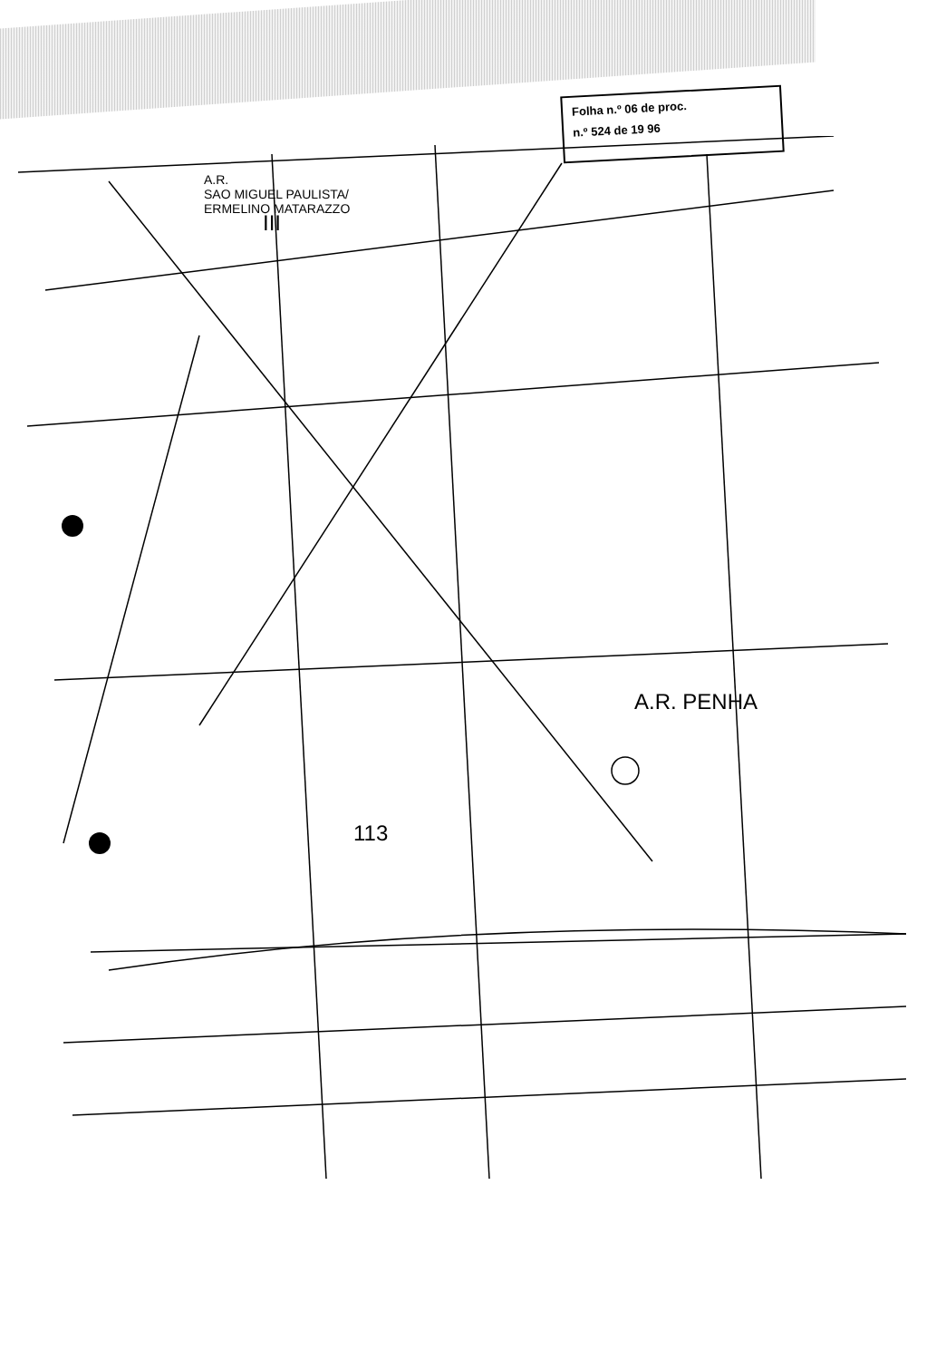Folha n.º 06 de proc.
n.º 524 de 19 96
A.R.
SAO MIGUEL PAULISTA/
ERMELINO MATARAZZO
III
A.R. PENHA
113